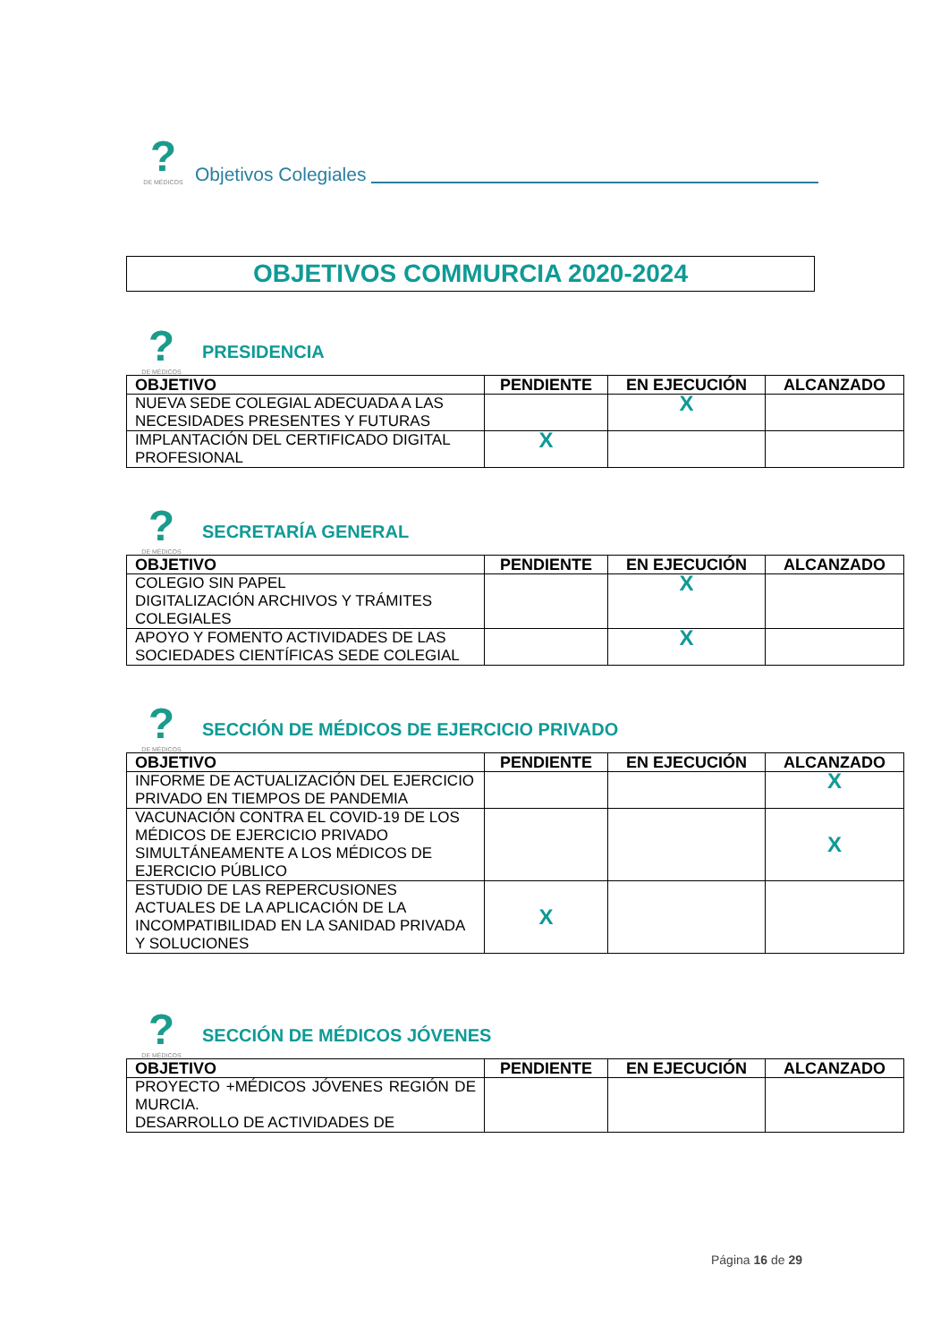?
DE MÉDICOS
Objetivos Colegiales
OBJETIVOS COMMURCIA 2020-2024
?
DE MÉDICOS
PRESIDENCIA
| OBJETIVO | PENDIENTE | EN EJECUCIÓN | ALCANZADO |
| --- | --- | --- | --- |
| NUEVA SEDE COLEGIAL ADECUADA A LAS NECESIDADES PRESENTES Y FUTURAS | | X | |
| IMPLANTACIÓN DEL CERTIFICADO DIGITAL PROFESIONAL | X | | |
?
DE MÉDICOS
SECRETARÍA GENERAL
| OBJETIVO | PENDIENTE | EN EJECUCIÓN | ALCANZADO |
| --- | --- | --- | --- |
| COLEGIO SIN PAPEL DIGITALIZACIÓN ARCHIVOS Y TRÁMITES COLEGIALES | | X | |
| APOYO Y FOMENTO ACTIVIDADES DE LAS SOCIEDADES CIENTÍFICAS SEDE COLEGIAL | | X | |
?
DE MÉDICOS
SECCIÓN DE MÉDICOS DE EJERCICIO PRIVADO
| OBJETIVO | PENDIENTE | EN EJECUCIÓN | ALCANZADO |
| --- | --- | --- | --- |
| INFORME DE ACTUALIZACIÓN DEL EJERCICIO PRIVADO EN TIEMPOS DE PANDEMIA | | | X |
| VACUNACIÓN CONTRA EL COVID-19 DE LOS MÉDICOS DE EJERCICIO PRIVADO SIMULTÁNEAMENTE A LOS MÉDICOS DE EJERCICIO PÚBLICO | | | X |
| ESTUDIO DE LAS REPERCUSIONES ACTUALES DE LA APLICACIÓN DE LA INCOMPATIBILIDAD EN LA SANIDAD PRIVADA Y SOLUCIONES | X | | |
?
DE MÉDICOS
SECCIÓN DE MÉDICOS JÓVENES
| OBJETIVO | PENDIENTE | EN EJECUCIÓN | ALCANZADO |
| --- | --- | --- | --- |
| PROYECTO +MÉDICOS JÓVENES REGIÓN DE MURCIA. DESARROLLO DE ACTIVIDADES DE | | | |
Página 16 de 29